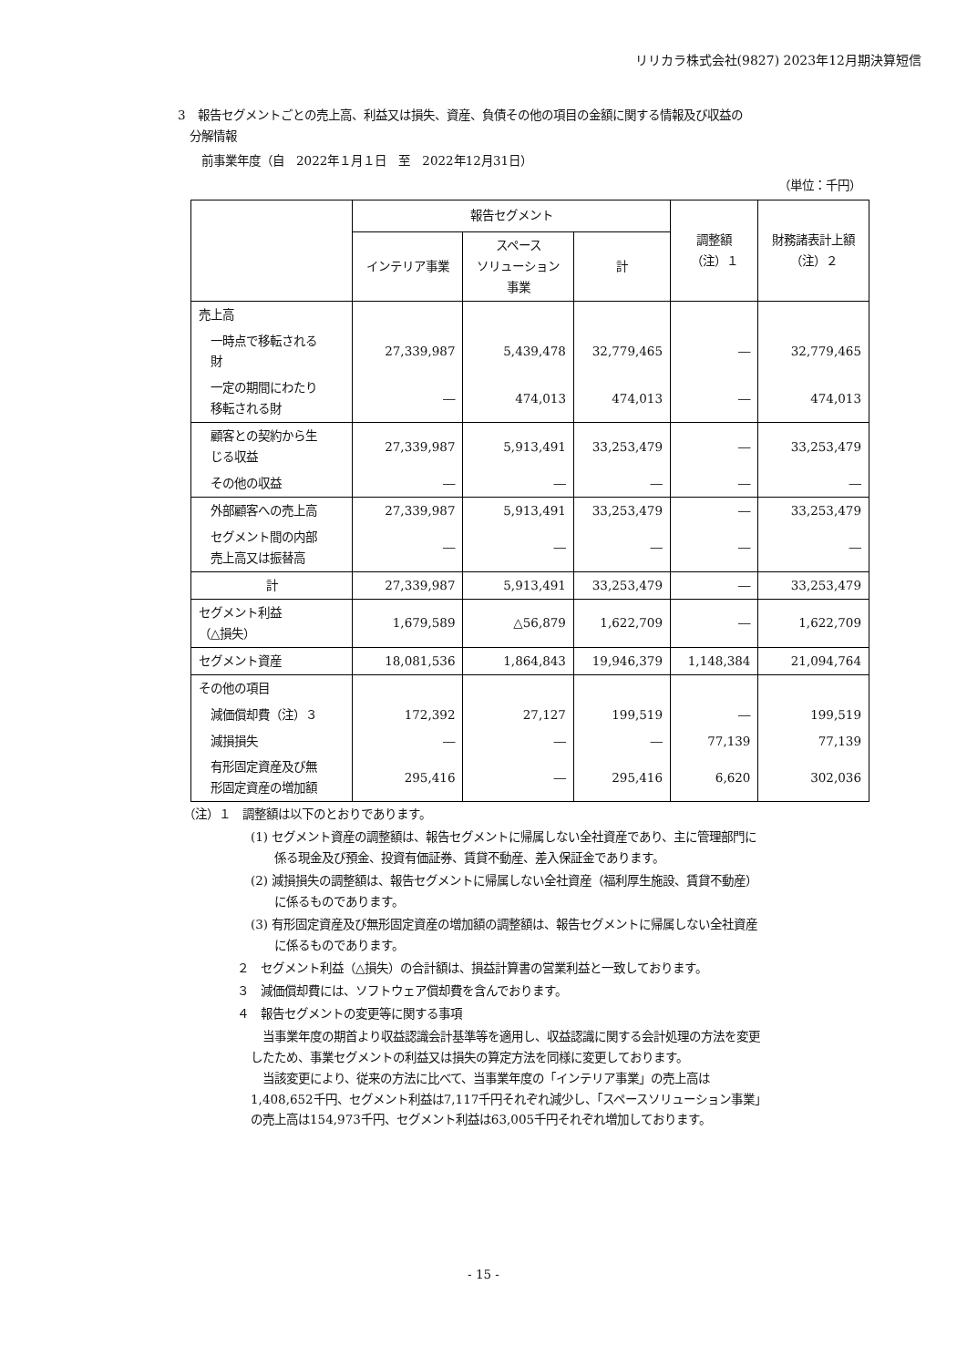リリカラ株式会社(9827) 2023年12月期決算短信
3　報告セグメントごとの売上高、利益又は損失、資産、負債その他の項目の金額に関する情報及び収益の
　分解情報
　　前事業年度（自　2022年１月１日　至　2022年12月31日）
（単位：千円）
| | 報告セグメント | | | 調整額 （注）１ | 財務諸表計上額 （注）２ |
| --- | --- | --- | --- | --- | --- |
| | インテリア事業 | スペース ソリューション 事業 | 計 | | |
| 売上高 | | | | | |
| 一時点で移転される 財 | 27,339,987 | 5,439,478 | 32,779,465 | ― | 32,779,465 |
| 一定の期間にわたり 移転される財 | ― | 474,013 | 474,013 | ― | 474,013 |
| 顧客との契約から生 じる収益 | 27,339,987 | 5,913,491 | 33,253,479 | ― | 33,253,479 |
| その他の収益 | ― | ― | ― | ― | ― |
| 外部顧客への売上高 | 27,339,987 | 5,913,491 | 33,253,479 | ― | 33,253,479 |
| セグメント間の内部 売上高又は振替高 | ― | ― | ― | ― | ― |
| 計 | 27,339,987 | 5,913,491 | 33,253,479 | ― | 33,253,479 |
| セグメント利益 （△損失） | 1,679,589 | △56,879 | 1,622,709 | ― | 1,622,709 |
| セグメント資産 | 18,081,536 | 1,864,843 | 19,946,379 | 1,148,384 | 21,094,764 |
| その他の項目 | | | | | |
| 減価償却費（注）３ | 172,392 | 27,127 | 199,519 | ― | 199,519 |
| 減損損失 | ― | ― | ― | 77,139 | 77,139 |
| 有形固定資産及び無 形固定資産の増加額 | 295,416 | ― | 295,416 | 6,620 | 302,036 |
　（注）１　調整額は以下のとおりであります。
(1) セグメント資産の調整額は、報告セグメントに帰属しない全社資産であり、主に管理部門に
　　係る現金及び預金、投資有価証券、賃貸不動産、差入保証金であります。
(2) 減損損失の調整額は、報告セグメントに帰属しない全社資産（福利厚生施設、賃貸不動産）
　　に係るものであります。
(3) 有形固定資産及び無形固定資産の増加額の調整額は、報告セグメントに帰属しない全社資産
　　に係るものであります。
２　セグメント利益（△損失）の合計額は、損益計算書の営業利益と一致しております。
３　減価償却費には、ソフトウェア償却費を含んでおります。
４　報告セグメントの変更等に関する事項
　当事業年度の期首より収益認識会計基準等を適用し、収益認識に関する会計処理の方法を変更
したため、事業セグメントの利益又は損失の算定方法を同様に変更しております。
　当該変更により、従来の方法に比べて、当事業年度の「インテリア事業」の売上高は
1,408,652千円、セグメント利益は7,117千円それぞれ減少し、「スペースソリューション事業」
の売上高は154,973千円、セグメント利益は63,005千円それぞれ増加しております。
- 15 -